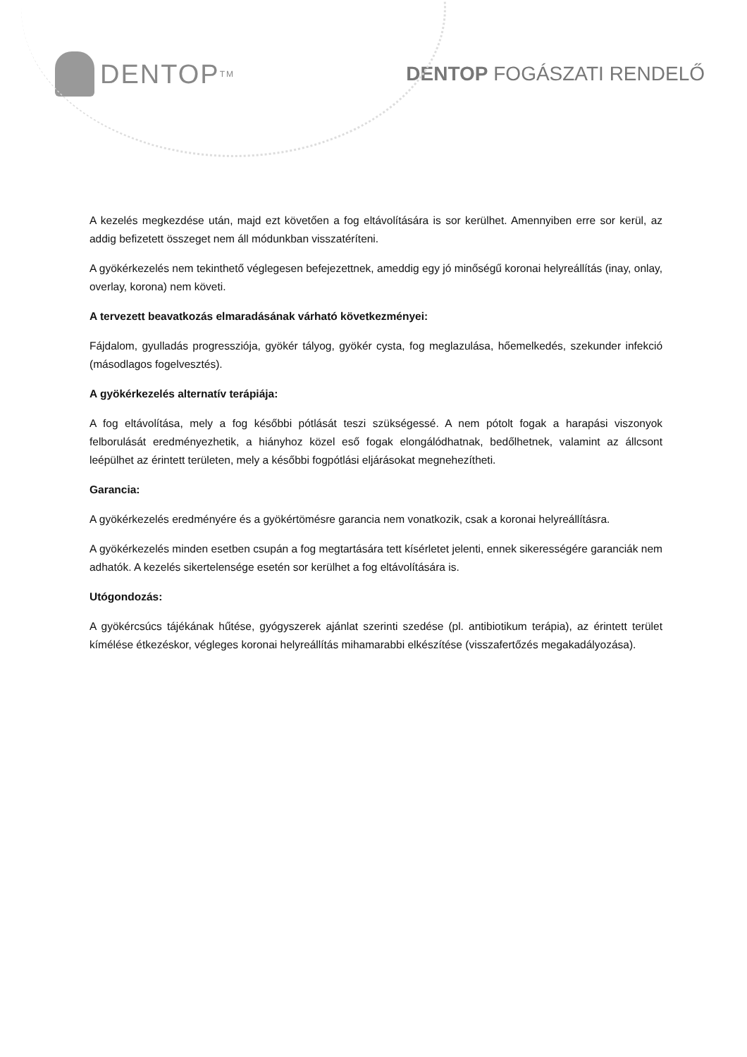DENTOP<sup>TM</sup>
DENTOP FOGÁSZATI RENDELŐ
A kezelés megkezdése után, majd ezt követően a fog eltávolítására is sor kerülhet. Amennyiben erre sor kerül, az addig befizetett összeget nem áll módunkban visszatéríteni.
A gyökérkezelés nem tekinthető véglegesen befejezettnek, ameddig egy jó minőségű koronai helyreállítás (inay, onlay, overlay, korona) nem követi.
A tervezett beavatkozás elmaradásának várható következményei:
Fájdalom, gyulladás progressziója, gyökér tályog, gyökér cysta, fog meglazulása, hőemelkedés, szekunder infekció (másodlagos fogelvesztés).
A gyökérkezelés alternatív terápiája:
A fog eltávolítása, mely a fog későbbi pótlását teszi szükségessé. A nem pótolt fogak a harapási viszonyok felborulását eredményezhetik, a hiányhoz közel eső fogak elongálódhatnak, bedőlhetnek, valamint az állcsont leépülhet az érintett területen, mely a későbbi fogpótlási eljárásokat megnehezítheti.
Garancia:
A gyökérkezelés eredményére és a gyökértömésre garancia nem vonatkozik, csak a koronai helyreállításra.
A gyökérkezelés minden esetben csupán a fog megtartására tett kísérletet jelenti, ennek sikerességére garanciák nem adhatók. A kezelés sikertelensége esetén sor kerülhet a fog eltávolítására is.
Utógondozás:
A gyökércsúcs tájékának hűtése, gyógyszerek ajánlat szerinti szedése (pl. antibiotikum terápia), az érintett terület kímélése étkezéskor, végleges koronai helyreállítás mihamarabbi elkészítése (visszafertőzés megakadályozása).